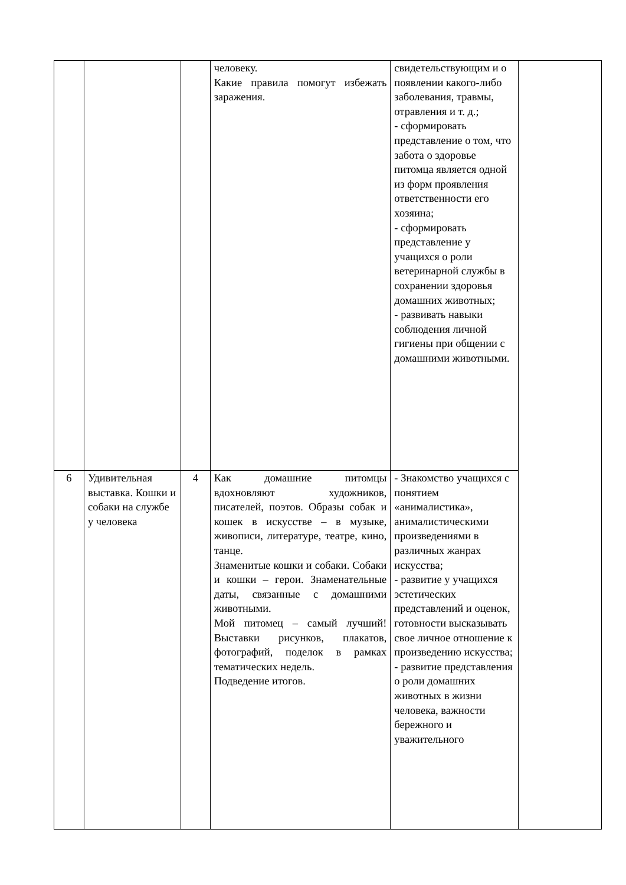| | | | человеку. Какие правила помогут избежать заражения. | свидетельствующим и о появлении какого-либо заболевания, травмы, отравления и т. д.; - сформировать представление о том, что забота о здоровье питомца является одной из форм проявления ответственности его хозяина; - сформировать представление у учащихся о роли ветеринарной службы в сохранении здоровья домашних животных; - развивать навыки соблюдения личной гигиены при общении с домашними животными. | |
| 6 | Удивительная выставка. Кошки и собаки на службе у человека | 4 | Как домашние питомцы вдохновляют художников, писателей, поэтов. Образы собак и кошек в искусстве – в музыке, живописи, литературе, театре, кино, танце. Знаменитые кошки и собаки. Собаки и кошки – герои. Знаменательные даты, связанные с домашними животными. Мой питомец – самый лучший! Выставки рисунков, плакатов, фотографий, поделок в рамках тематических недель. Подведение итогов. | - Знакомство учащихся с понятием «анималистика», анималистическими произведениями в различных жанрах искусства; - развитие у учащихся эстетических представлений и оценок, готовности высказывать свое личное отношение к произведению искусства; - развитие представления о роли домашних животных в жизни человека, важности бережного и уважительного | |